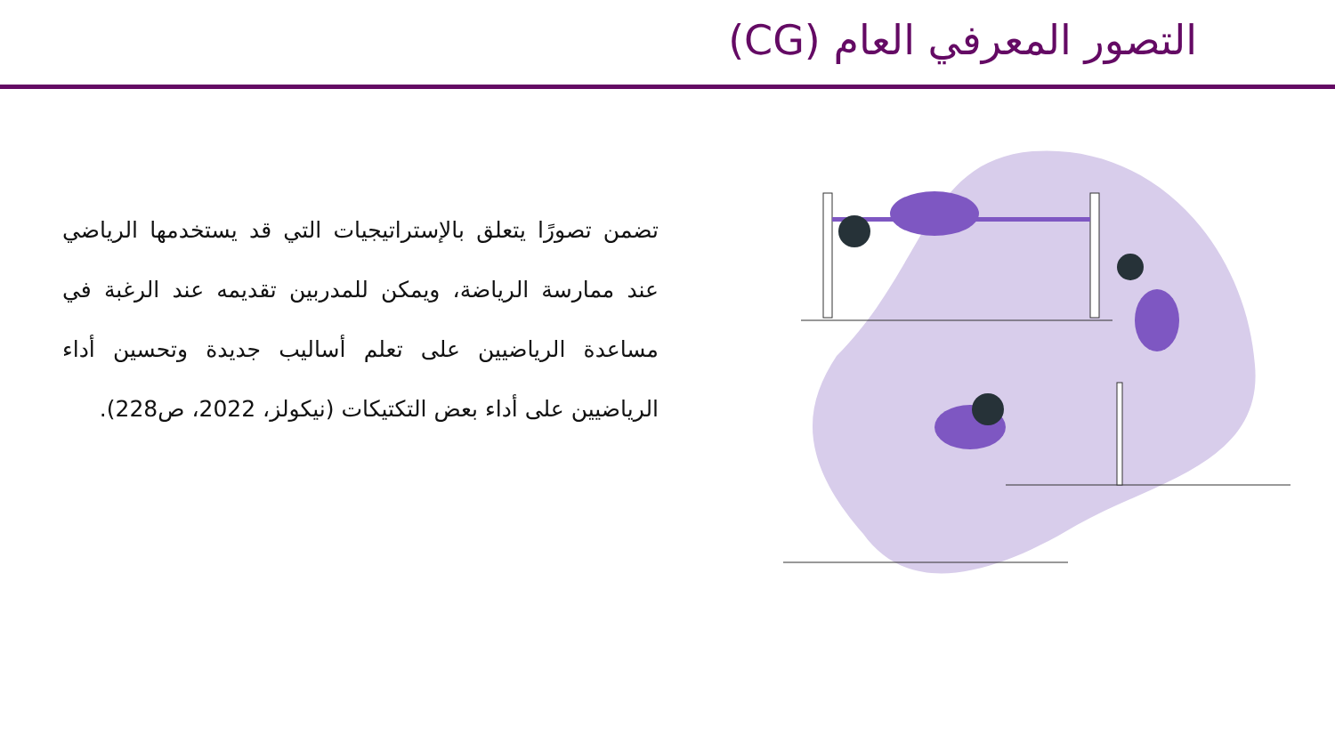التصور المعرفي العام (CG)
تضمن تصورًا يتعلق بالإستراتيجيات التي قد يستخدمها الرياضي عند ممارسة الرياضة، ويمكن للمدربين تقديمه عند الرغبة في مساعدة الرياضيين على تعلم أساليب جديدة وتحسين أداء الرياضيين على أداء بعض التكتيكات (نيكولز، 2022، ص228).